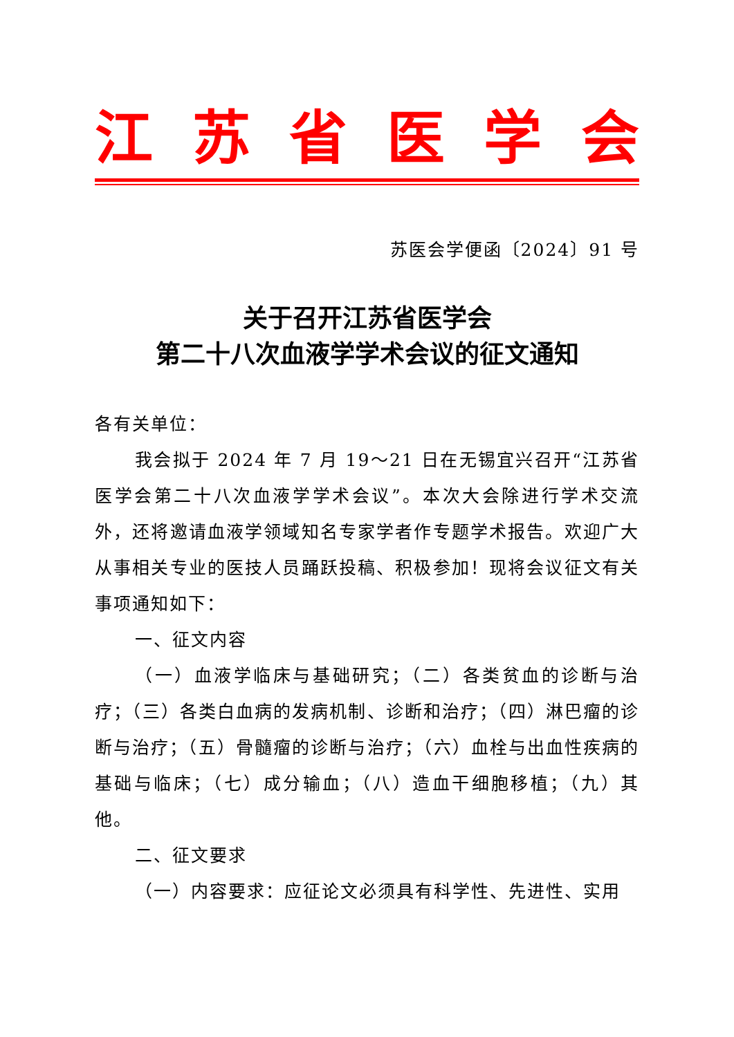江苏省医学会
苏医会学便函〔2024〕91 号
关于召开江苏省医学会
第二十八次血液学学术会议的征文通知
各有关单位：
我会拟于 2024 年 7 月 19～21 日在无锡宜兴召开“江苏省医学会第二十八次血液学学术会议”。本次大会除进行学术交流外，还将邀请血液学领域知名专家学者作专题学术报告。欢迎广大从事相关专业的医技人员踊跃投稿、积极参加！现将会议征文有关事项通知如下：
一、征文内容
（一）血液学临床与基础研究；（二）各类贫血的诊断与治疗；（三）各类白血病的发病机制、诊断和治疗；（四）淋巴瘤的诊断与治疗；（五）骨髓瘤的诊断与治疗；（六）血栓与出血性疾病的基础与临床；（七）成分输血；（八）造血干细胞移植；（九）其他。
二、征文要求
（一）内容要求：应征论文必须具有科学性、先进性、实用